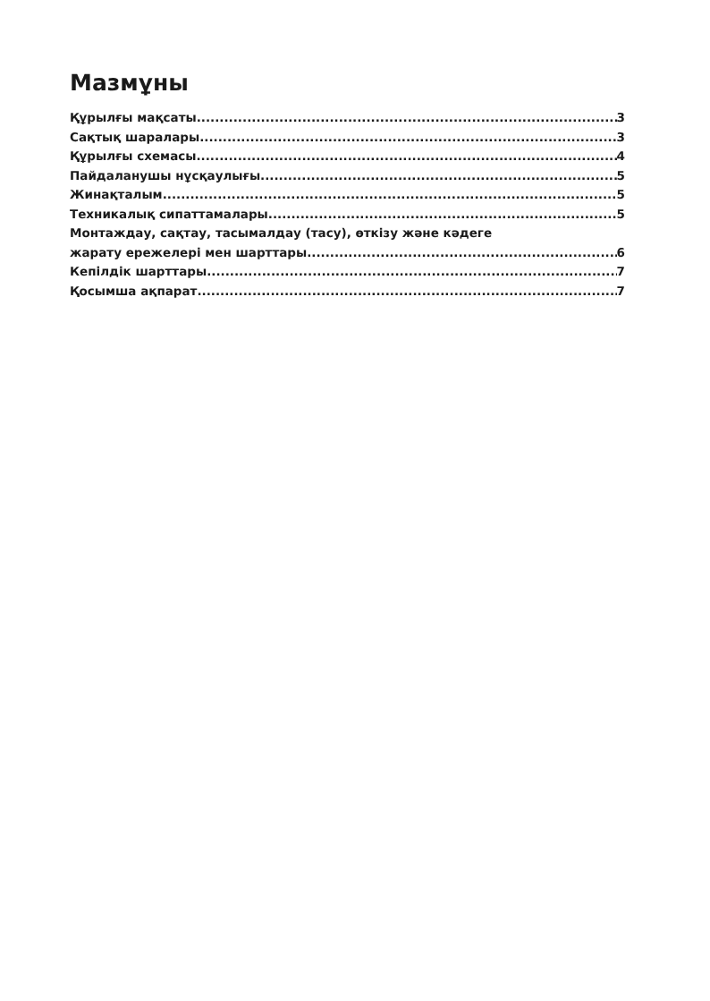Мазмұны
Құрылғы мақсаты 3
Сақтық шаралары 3
Құрылғы схемасы 4
Пайдаланушы нұсқаулығы 5
Жинақталым 5
Техникалық сипаттамалары 5
Монтаждау, сақтау, тасымалдау (тасу), өткізу және кәдеге
жарату ережелері мен шарттары 6
Кепілдік шарттары 7
Қосымша ақпарат 7